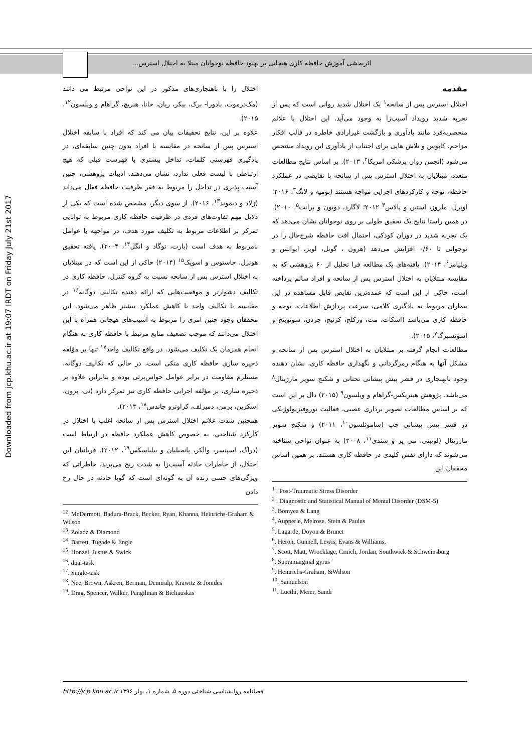اثربخشی آموزش حافظه کاری هیجانی بر بهبود حافظه نوجوانان مبتلا به اختلال استرس...
Downloaded from jcp.khu.ac.ir at 19:07 IRDT on Friday July 21st 2017
مقدمه
اختلال استرس پس از سانحه<sup>۱</sup> یک اختلال شدید روانی است که پس از تجربه شدید رویداد آسیب‌زا به وجود می‌آید. این اختلال با علائم منحصربه‌فرد مانند یادآوری و بازگشت غیرارادی خاطره در قالب افکار مزاحم، کابوس و تلاش هایی برای اجتناب از یادآوری این رویداد مشخص می‌شود (انجمن روان پزشکی امریکا<sup>۲</sup>، ۲۰۱۳). بر اساس نتایج مطالعات متعدد، مبتلایان به اختلال استرس پس از سانحه با نقایصی در عملکرد حافظه، توجه و کارکردهای اجرایی مواجه هستند (بومیه و لانگ<sup>۳</sup>، ۲۰۱۶؛ اوپرل، ملروز، استین و پالاس<sup>۴</sup> ۲۰۱۲؛ لاگارد، دویون و برانت<sup>۵</sup>، ۲۰۱۰). در همین راستا نتایج یک تحقیق طولی بر روی نوجوانان نشان می‌دهد که یک تجربه شدید در دوران کودکی، احتمال افت حافظه شرح‌حال را در نوجوانی تا ۰/۶۰ افزایش می‌دهد (هرون ، گونل، لویز، ایوانس و ویلیامز<sup>۶</sup>، ۲۰۱۴). یافته‌های یک مطالعه فرا تحلیل از ۶۰ پژوهشی که به مقایسه مبتلایان به اختلال استرس پس از سانحه و افراد سالم پرداخته است، حاکی از این است که عمده‌ترین نقایص قابل مشاهده در این بیماران مربوط به یادگیری کلامی، سرعت پردازش اطلاعات، توجه و حافظه کاری می‌باشد (اسکات، مت، ورکلج، کرنیچ، جردن، سوتویتچ و اسونسبرگ<sup>۷</sup>، ۲۰۱۵).
مطالعات انجام گرفته بر مبتلایان به اختلال استرس پس از سانحه و مشکل آنها به هنگام رمزگردانی و نگهداری حافظه کاری، نشان دهنده وجود نابهنجاری در قشر پیش پیشانی تحتانی و شکنج سوپر مارژینال<sup>۸</sup> می‌باشد. پژوهش هینریکس-گراهام و ویلسون<sup>۹</sup> (۲۰۱۵) دال بر این است که بر اساس مطالعات تصویر برداری عصبی، فعالیت نوروفیزیولوژیکی در قشر پیش پیشانی چپ (ساموئلسون<sup>۱۰</sup>، ۲۰۱۱) و شکنج سوپر مارژینال (لوییتی، می یر و سندی<sup>۱۱</sup>، ۲۰۰۸) به عنوان نواحی شناخته می‌شوند که دارای نقش کلیدی در حافظه کاری هستند. بر همین اساس محققان این
<sup>1</sup> . Post-Traumatic Stress Disorder
<sup>2</sup> . Diagnostic and Statistical Manual of Mental Disorder (DSM-5)
<sup>3</sup>. Bomyea & Lang
<sup>4</sup>. Aupperle, Melrose, Stein & Paulus
<sup>5</sup>. Lagarde, Doyon & Brunet
<sup>6</sup>. Heron, Gunnell, Lewis, Evans & Williams,
<sup>7</sup>. Scott, Matt, Wrocklage, Crnich, Jordan, Southwick & Schweinsburg
<sup>8</sup>. Supramarginal gyrus
<sup>9</sup>. Heinrichs-Graham, &Wilson
<sup>10</sup>. Samuelson
<sup>11</sup>. Luethi, Meier, Sandi
اختلال را با ناهنجاری‌های مذکور در این نواحی مرتبط می دانند (مک‌درموت، بادورا- برک، بیکر، ریان، خانا، هنریچ، گراهام و ویلسون<sup>۱۲</sup>، ۲۰۱۵).
علاوه بر این، نتایج تحقیقات بیان می کند که افراد با سابقه اختلال استرس پس از سانحه در مقایسه با افراد بدون چنین سابقه‌ای، در یادگیری فهرستی کلمات، تداخل بیشتری با فهرست قبلی که هیچ ارتباطی با لیست فعلی ندارد، نشان می‌دهند. ادبیات پژوهشی، چنین آسیب پذیری در تداخل را مربوط به فقر ظرفیت حافظه فعال می‌داند (زلاد و دیموند<sup>۱۳</sup>، ۲۰۱۶). از سوی دیگر، مشخص شده است که یکی از دلایل مهم تفاوت‌های فردی در ظرفیت حافظه کاری مربوط به توانایی تمرکز بر اطلاعات مربوط به تکلیف مورد هدف، در مواجهه با عوامل نامربوط به هدف است (بارت، توگاد و انگل<sup>۱۴</sup>، ۲۰۰۴). یافته تحقیق هونزل، جاستوس و اسویک<sup>۱۵</sup> (۲۰۱۴) حاکی از این است که در مبتلایان به اختلال استرس پس از سانحه نسبت به گروه کنترل، حافظه کاری در تکالیف دشوارتر و موقعیت‌هایی که ارائه دهنده تکالیف دوگانه<sup>۱۶</sup> در مقایسه با تکالیف واحد با کاهش عملکرد بیشتر ظاهر می‌شود. این محققان وجود چنین امری را مربوط به آسیب‌های هیجانی همراه با این اختلال می‌دانند که موجب تضعیف منابع مرتبط با حافظه کاری به هنگام انجام همزمان یک تکلیف می‌شود. در واقع تکالیف واحد<sup>۱۷</sup> تنها بر مؤلفه ذخیره سازی حافظه کاری متکی است، در حالی که تکالیف دوگانه، مستلزم مقاومت در برابر عوامل حواس‌پرتی بوده و بنابراین علاوه بر ذخیره سازی، بر مؤلفه اجرایی حافظه کاری نیز تمرکز دارد (نی، برون، اسکرین، برمن، دمیرلف، کراوتزو جاندس<sup>۱۸</sup>، ۲۰۱۳).
همچنین شدت علائم اختلال استرس پس از سانحه اغلب با اختلال در کارکرد شناختی، به خصوص کاهش عملکرد حافظه در ارتباط است (دراگ، اسپنسر، والکر، پانجیلیان و بیلیاسکس<sup>۱۹</sup>، ۲۰۱۲). قربانیان این اختلال، از خاطرات حادثه آسیب‌زا به شدت رنج می‌برند، خاطراتی که ویژگی‌های حسی زنده آن به گونه‌ای است که گویا حادثه در حال رخ دادن
<sup>12</sup>. McDermott, Badura-Brack, Becker, Ryan, Khanna, Heinrichs-Graham & Wilson
<sup>13</sup>. Zoladz & Diamond
<sup>14</sup>. Barrett, Tugade & Engle
<sup>15</sup>. Honzel, Justus & Swick
<sup>16</sup>. dual-task
<sup>17</sup>. Single-task
<sup>18</sup>. Nee, Brown, Askren, Berman, Demiralp, Krawitz & Jonides
<sup>19</sup>. Drag, Spencer, Walker, Pangilinan & Bieliauskas
فصلنامه روانشناسی شناختی دوره ۵، شماره ۱، بهار ۱۳۹۶ http://jcp.khu.ac.ir